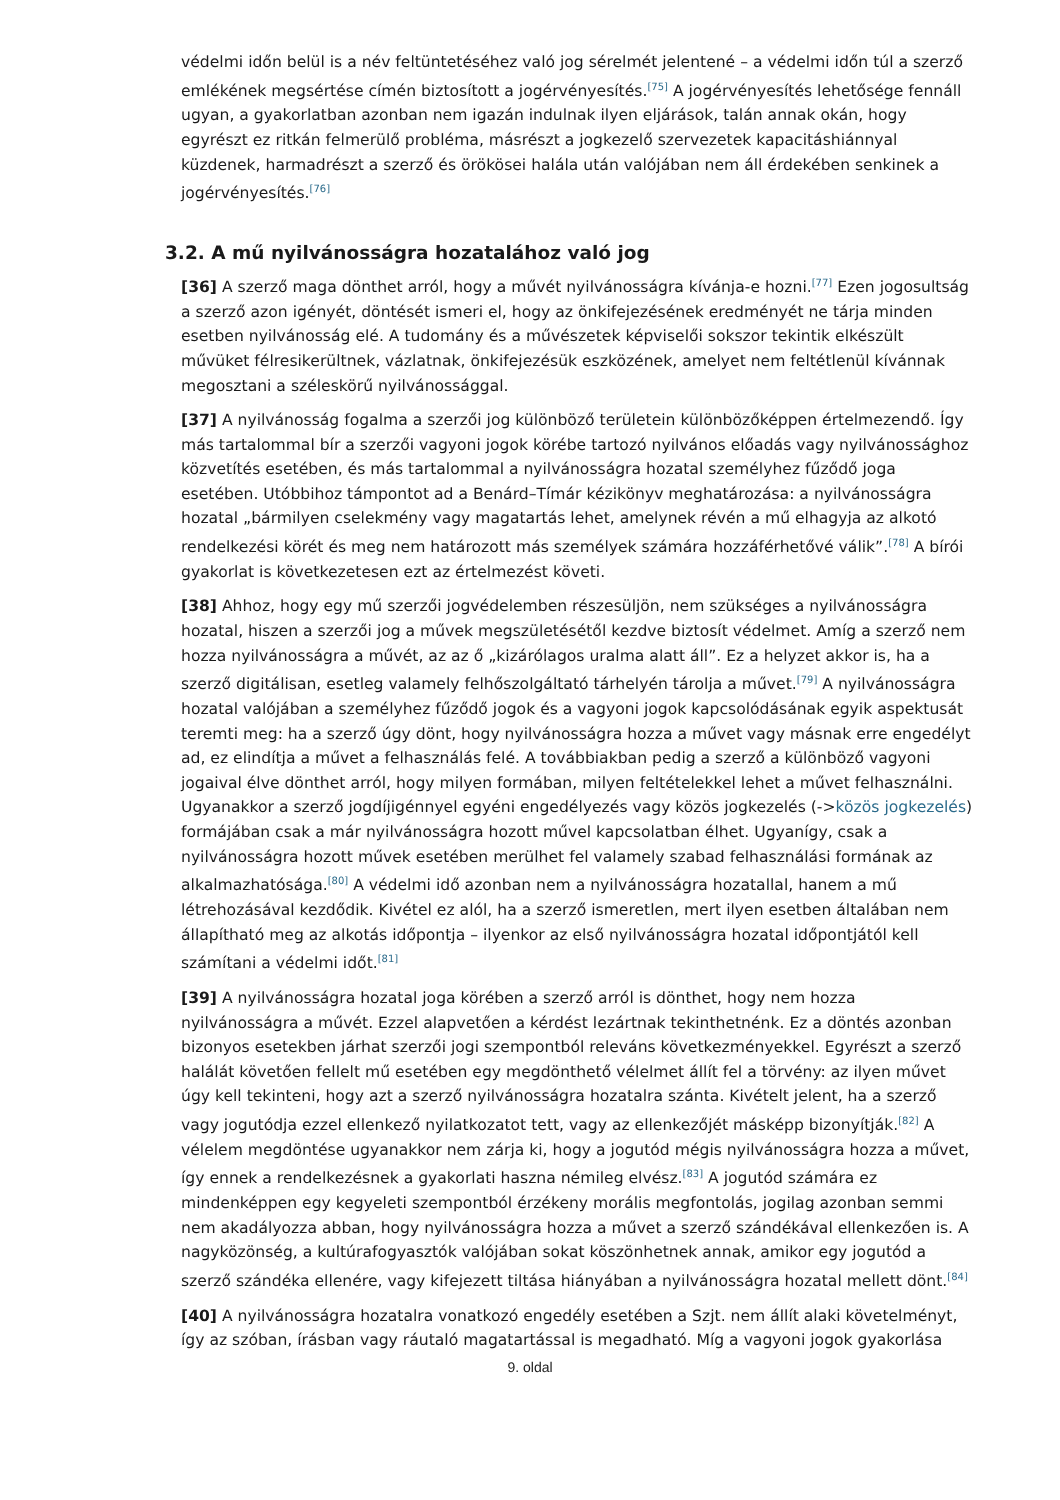védelmi időn belül is a név feltüntetéséhez való jog sérelmét jelentené – a védelmi időn túl a szerző emlékének megsértése címén biztosított a jogérvényesítés.<sup>[75]</sup> A jogérvényesítés lehetősége fennáll ugyan, a gyakorlatban azonban nem igazán indulnak ilyen eljárások, talán annak okán, hogy egyrészt ez ritkán felmerülő probléma, másrészt a jogkezelő szervezetek kapacitáshiánnyal küzdenek, harmadrészt a szerző és örökösei halála után valójában nem áll érdekében senkinek a jogérvényesítés.<sup>[76]</sup>
3.2. A mű nyilvánosságra hozatalához való jog
[36] A szerző maga dönthet arról, hogy a művét nyilvánosságra kívánja-e hozni.<sup>[77]</sup> Ezen jogosultság a szerző azon igényét, döntését ismeri el, hogy az önkifejezésének eredményét ne tárja minden esetben nyilvánosság elé. A tudomány és a művészetek képviselői sokszor tekintik elkészült művüket félresikerültnek, vázlatnak, önkifejezésük eszközének, amelyet nem feltétlenül kívánnak megosztani a széleskörű nyilvánossággal.
[37] A nyilvánosság fogalma a szerzői jog különböző területein különbözőképpen értelmezendő. Így más tartalommal bír a szerzői vagyoni jogok körébe tartozó nyilvános előadás vagy nyilvánossághoz közvetítés esetében, és más tartalommal a nyilvánosságra hozatal személyhez fűződő joga esetében. Utóbbihoz támpontot ad a Benárd–Tímár kézikönyv meghatározása: a nyilvánosságra hozatal „bármilyen cselekmény vagy magatartás lehet, amelynek révén a mű elhagyja az alkotó rendelkezési körét és meg nem határozott más személyek számára hozzáférhetővé válik”.<sup>[78]</sup> A bírói gyakorlat is következetesen ezt az értelmezést követi.
[38] Ahhoz, hogy egy mű szerzői jogvédelemben részesüljön, nem szükséges a nyilvánosságra hozatal, hiszen a szerzői jog a művek megszületésétől kezdve biztosít védelmet. Amíg a szerző nem hozza nyilvánosságra a művét, az az ő „kizárólagos uralma alatt áll”. Ez a helyzet akkor is, ha a szerző digitálisan, esetleg valamely felhőszolgáltató tárhelyén tárolja a művet.<sup>[79]</sup> A nyilvánosságra hozatal valójában a személyhez fűződő jogok és a vagyoni jogok kapcsolódásának egyik aspektusát teremti meg: ha a szerző úgy dönt, hogy nyilvánosságra hozza a művet vagy másnak erre engedélyt ad, ez elindítja a művet a felhasználás felé. A továbbiakban pedig a szerző a különböző vagyoni jogaival élve dönthet arról, hogy milyen formában, milyen feltételekkel lehet a művet felhasználni. Ugyanakkor a szerző jogdíjigénnyel egyéni engedélyezés vagy közös jogkezelés (->közös jogkezelés) formájában csak a már nyilvánosságra hozott művel kapcsolatban élhet. Ugyanígy, csak a nyilvánosságra hozott művek esetében merülhet fel valamely szabad felhasználási formának az alkalmazhatósága.<sup>[80]</sup> A védelmi idő azonban nem a nyilvánosságra hozatallal, hanem a mű létrehozásával kezdődik. Kivétel ez alól, ha a szerző ismeretlen, mert ilyen esetben általában nem állapítható meg az alkotás időpontja – ilyenkor az első nyilvánosságra hozatal időpontjától kell számítani a védelmi időt.<sup>[81]</sup>
[39] A nyilvánosságra hozatal joga körében a szerző arról is dönthet, hogy nem hozza nyilvánosságra a művét. Ezzel alapvetően a kérdést lezártnak tekinthetnénk. Ez a döntés azonban bizonyos esetekben járhat szerzői jogi szempontból releváns következményekkel. Egyrészt a szerző halálát követően fellelt mű esetében egy megdönthető vélelmet állít fel a törvény: az ilyen művet úgy kell tekinteni, hogy azt a szerző nyilvánosságra hozatalra szánta. Kivételt jelent, ha a szerző vagy jogutódja ezzel ellenkező nyilatkozatot tett, vagy az ellenkezőjét másképp bizonyítják.<sup>[82]</sup> A vélelem megdöntése ugyanakkor nem zárja ki, hogy a jogutód mégis nyilvánosságra hozza a művet, így ennek a rendelkezésnek a gyakorlati haszna némileg elvész.<sup>[83]</sup> A jogutód számára ez mindenképpen egy kegyeleti szempontból érzékeny morális megfontolás, jogilag azonban semmi nem akadályozza abban, hogy nyilvánosságra hozza a művet a szerző szándékával ellenkezően is. A nagyközönség, a kultúrafogyasztók valójában sokat köszönhetnek annak, amikor egy jogutód a szerző szándéka ellenére, vagy kifejezett tiltása hiányában a nyilvánosságra hozatal mellett dönt.<sup>[84]</sup>
[40] A nyilvánosságra hozatalra vonatkozó engedély esetében a Szjt. nem állít alaki követelményt, így az szóban, írásban vagy ráutaló magatartással is megadható. Míg a vagyoni jogok gyakorlása
9. oldal